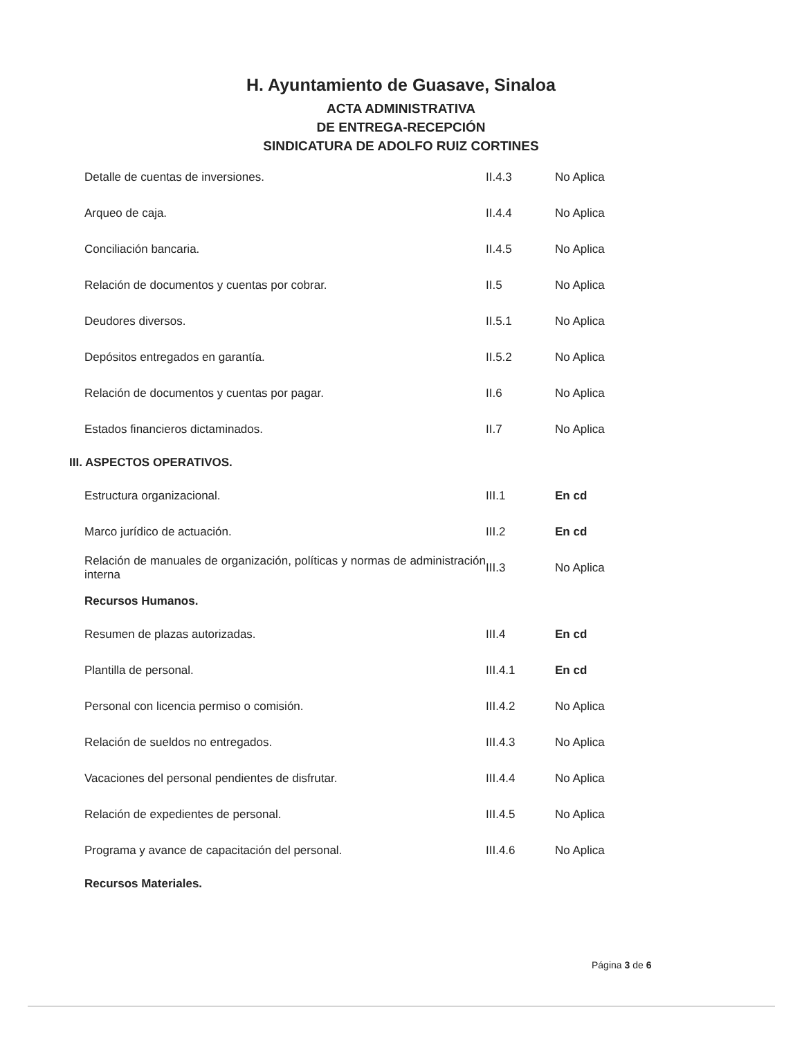H. Ayuntamiento de Guasave, Sinaloa
ACTA ADMINISTRATIVA
DE ENTREGA-RECEPCIÓN
SINDICATURA DE ADOLFO RUIZ CORTINES
| Detalle de cuentas de inversiones. | II.4.3 | No Aplica |
| Arqueo de caja. | II.4.4 | No Aplica |
| Conciliación bancaria. | II.4.5 | No Aplica |
| Relación de documentos y cuentas por cobrar. | II.5 | No Aplica |
| Deudores diversos. | II.5.1 | No Aplica |
| Depósitos entregados en garantía. | II.5.2 | No Aplica |
| Relación de documentos y cuentas por pagar. | II.6 | No Aplica |
| Estados financieros dictaminados. | II.7 | No Aplica |
| III. ASPECTOS OPERATIVOS. | | |
| Estructura organizacional. | III.1 | En cd |
| Marco jurídico de actuación. | III.2 | En cd |
| Relación de manuales de organización, políticas y normas de administración interna | III.3 | No Aplica |
| Recursos Humanos. | | |
| Resumen de plazas autorizadas. | III.4 | En cd |
| Plantilla de personal. | III.4.1 | En cd |
| Personal con licencia permiso o comisión. | III.4.2 | No Aplica |
| Relación de sueldos no entregados. | III.4.3 | No Aplica |
| Vacaciones del personal pendientes de disfrutar. | III.4.4 | No Aplica |
| Relación de expedientes de personal. | III.4.5 | No Aplica |
| Programa y avance de capacitación del personal. | III.4.6 | No Aplica |
| Recursos Materiales. | | |
Página 3 de 6